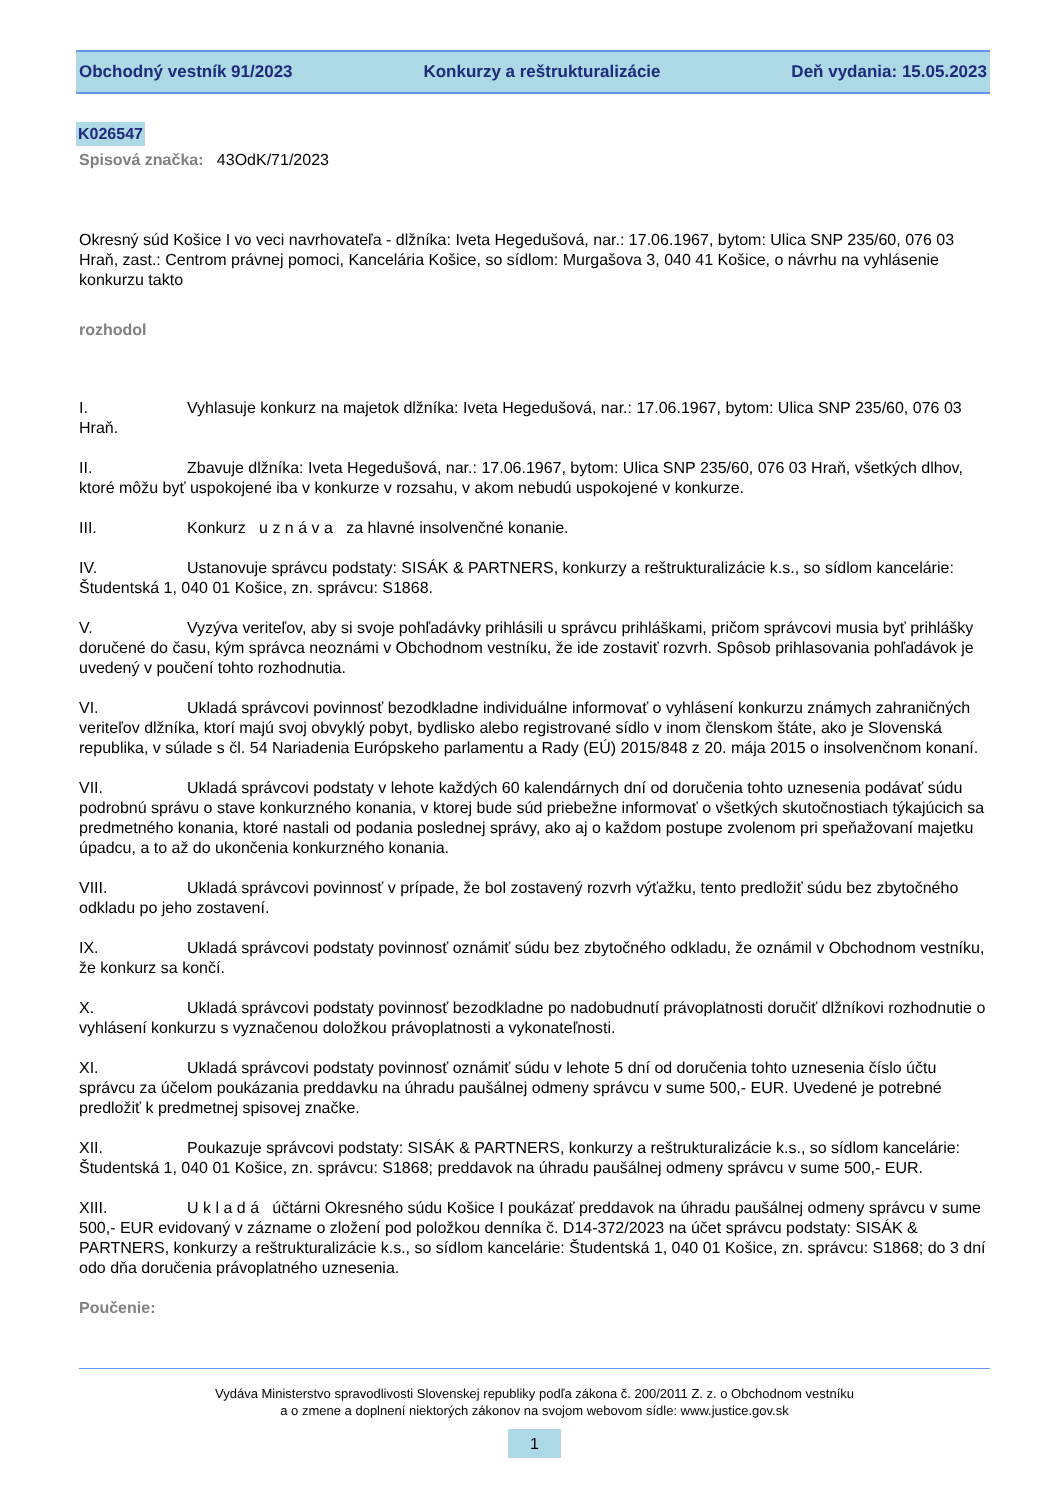Obchodný vestník 91/2023 Konkurzy a reštrukturalizácie Deň vydania: 15.05.2023
K026547
Spisová značka: 43OdK/71/2023
Okresný súd Košice I vo veci navrhovateľa - dlžníka: Iveta Hegedušová, nar.: 17.06.1967, bytom: Ulica SNP 235/60, 076 03 Hraň, zast.: Centrom právnej pomoci, Kancelária Košice, so sídlom: Murgašova 3, 040 41 Košice, o návrhu na vyhlásenie konkurzu takto
rozhodol
I. Vyhlasuje konkurz na majetok dlžníka: Iveta Hegedušová, nar.: 17.06.1967, bytom: Ulica SNP 235/60, 076 03 Hraň.
II. Zbavuje dlžníka: Iveta Hegedušová, nar.: 17.06.1967, bytom: Ulica SNP 235/60, 076 03 Hraň, všetkých dlhov, ktoré môžu byť uspokojené iba v konkurze v rozsahu, v akom nebudú uspokojené v konkurze.
III. Konkurz u z n á v a za hlavné insolvenčné konanie.
IV. Ustanovuje správcu podstaty: SISÁK & PARTNERS, konkurzy a reštrukturalizácie k.s., so sídlom kancelárie: Študentská 1, 040 01 Košice, zn. správcu: S1868.
V. Vyzýva veriteľov, aby si svoje pohľadávky prihlásili u správcu prihláškami, pričom správcovi musia byť prihlášky doručené do času, kým správca neoznámi v Obchodnom vestníku, že ide zostaviť rozvrh. Spôsob prihlasovania pohľadávok je uvedený v poučení tohto rozhodnutia.
VI. Ukladá správcovi povinnosť bezodkladne individuálne informovať o vyhlásení konkurzu známych zahraničných veriteľov dlžníka, ktorí majú svoj obvyklý pobyt, bydlisko alebo registrované sídlo v inom členskom štáte, ako je Slovenská republika, v súlade s čl. 54 Nariadenia Európskeho parlamentu a Rady (EÚ) 2015/848 z 20. mája 2015 o insolvenčnom konaní.
VII. Ukladá správcovi podstaty v lehote každých 60 kalendárnych dní od doručenia tohto uznesenia podávať súdu podrobnú správu o stave konkurzného konania, v ktorej bude súd priebežne informovať o všetkých skutočnostiach týkajúcich sa predmetného konania, ktoré nastali od podania poslednej správy, ako aj o každom postupe zvolenom pri speňažovaní majetku úpadcu, a to až do ukončenia konkurzného konania.
VIII. Ukladá správcovi povinnosť v prípade, že bol zostavený rozvrh výťažku, tento predložiť súdu bez zbytočného odkladu po jeho zostavení.
IX. Ukladá správcovi podstaty povinnosť oznámiť súdu bez zbytočného odkladu, že oznámil v Obchodnom vestníku, že konkurz sa končí.
X. Ukladá správcovi podstaty povinnosť bezodkladne po nadobudnutí právoplatnosti doručiť dlžníkovi rozhodnutie o vyhlásení konkurzu s vyznačenou doložkou právoplatnosti a vykonateľnosti.
XI. Ukladá správcovi podstaty povinnosť oznámiť súdu v lehote 5 dní od doručenia tohto uznesenia číslo účtu správcu za účelom poukázania preddavku na úhradu paušálnej odmeny správcu v sume 500,- EUR. Uvedené je potrebné predložiť k predmetnej spisovej značke.
XII. Poukazuje správcovi podstaty: SISÁK & PARTNERS, konkurzy a reštrukturalizácie k.s., so sídlom kancelárie: Študentská 1, 040 01 Košice, zn. správcu: S1868; preddavok na úhradu paušálnej odmeny správcu v sume 500,- EUR.
XIII. U k l a d á účtárni Okresného súdu Košice I poukázať preddavok na úhradu paušálnej odmeny správcu v sume 500,- EUR evidovaný v zázname o zložení pod položkou denníka č. D14-372/2023 na účet správcu podstaty: SISÁK & PARTNERS, konkurzy a reštrukturalizácie k.s., so sídlom kancelárie: Študentská 1, 040 01 Košice, zn. správcu: S1868; do 3 dní odo dňa doručenia právoplatného uznesenia.
Poučenie:
Vydáva Ministerstvo spravodlivosti Slovenskej republiky podľa zákona č. 200/2011 Z. z. o Obchodnom vestníku
a o zmene a doplnení niektorých zákonov na svojom webovom sídle: www.justice.gov.sk
1